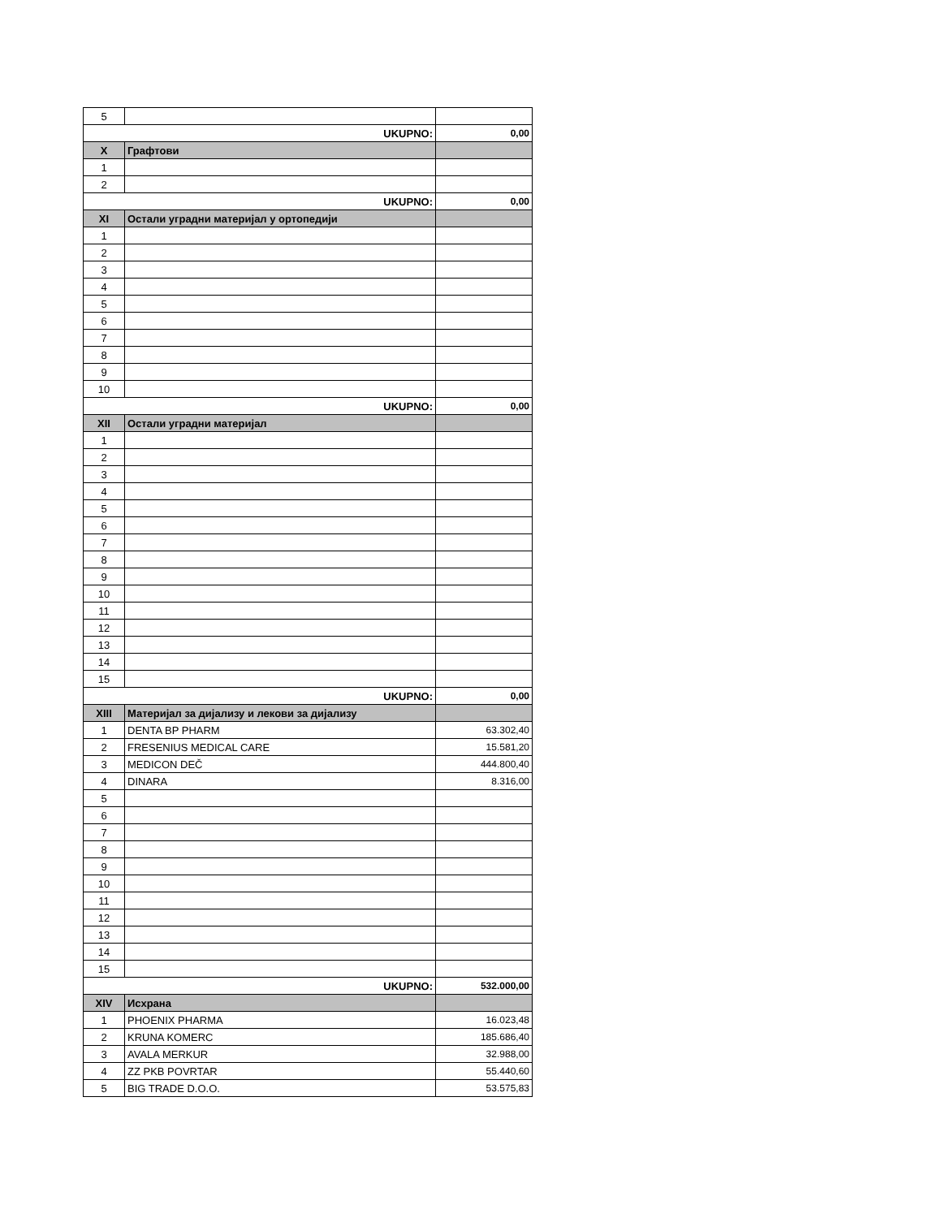| 5 | | |
| UKUPNO: | | 0,00 |
| X | Графтови | |
| 1 | | |
| 2 | | |
| UKUPNO: | | 0,00 |
| XI | Остали уградни материјал у ортопедији | |
| 1 | | |
| 2 | | |
| 3 | | |
| 4 | | |
| 5 | | |
| 6 | | |
| 7 | | |
| 8 | | |
| 9 | | |
| 10 | | |
| UKUPNO: | | 0,00 |
| XII | Остали уградни материјал | |
| 1 | | |
| 2 | | |
| 3 | | |
| 4 | | |
| 5 | | |
| 6 | | |
| 7 | | |
| 8 | | |
| 9 | | |
| 10 | | |
| 11 | | |
| 12 | | |
| 13 | | |
| 14 | | |
| 15 | | |
| UKUPNO: | | 0,00 |
| XIII | Материјал за дијализу и лекови за дијализу | |
| 1 | DENTA BP PHARM | 63.302,40 |
| 2 | FRESENIUS MEDICAL CARE | 15.581,20 |
| 3 | MEDICON DEČ | 444.800,40 |
| 4 | DINARA | 8.316,00 |
| 5 | | |
| 6 | | |
| 7 | | |
| 8 | | |
| 9 | | |
| 10 | | |
| 11 | | |
| 12 | | |
| 13 | | |
| 14 | | |
| 15 | | |
| UKUPNO: | | 532.000,00 |
| XIV | Исхрана | |
| 1 | PHOENIX PHARMA | 16.023,48 |
| 2 | KRUNA KOMERC | 185.686,40 |
| 3 | AVALA MERKUR | 32.988,00 |
| 4 | ZZ PKB POVRTAR | 55.440,60 |
| 5 | BIG TRADE D.O.O. | 53.575,83 |